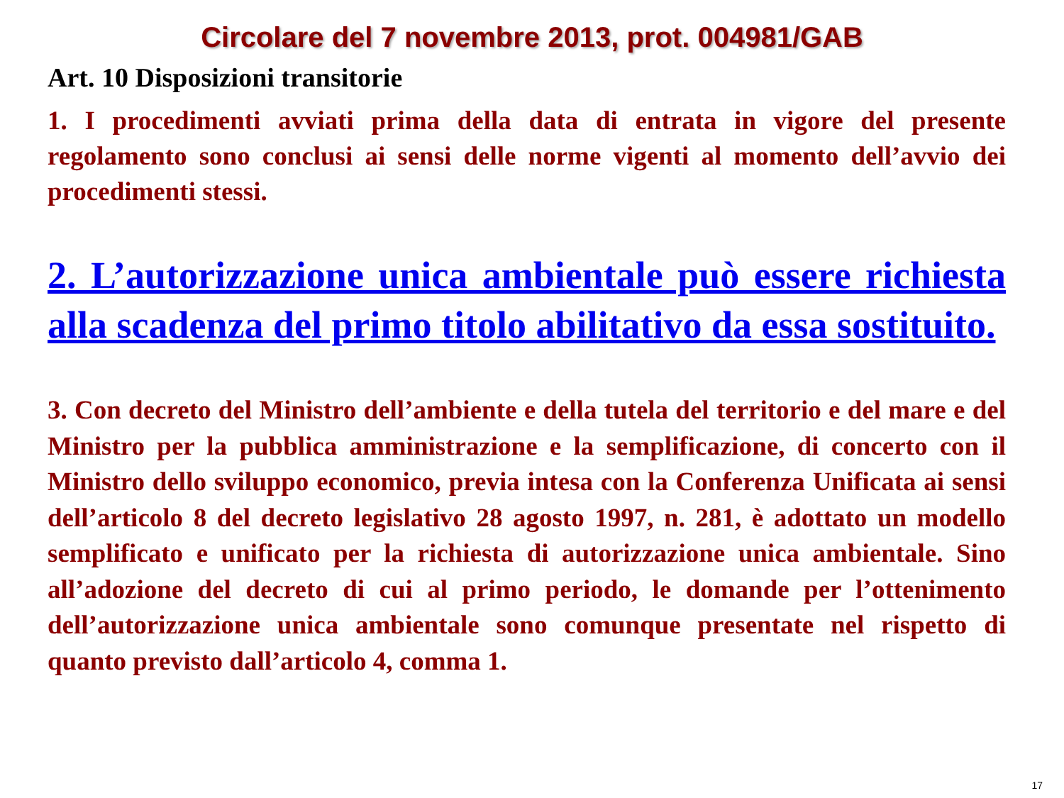Circolare del 7 novembre 2013, prot. 004981/GAB
Art. 10 Disposizioni transitorie
1. I procedimenti avviati prima della data di entrata in vigore del presente regolamento sono conclusi ai sensi delle norme vigenti al momento dell’avvio dei procedimenti stessi.
2. L’autorizzazione unica ambientale può essere richiesta alla scadenza del primo titolo abilitativo da essa sostituito.
3. Con decreto del Ministro dell’ambiente e della tutela del territorio e del mare e del Ministro per la pubblica amministrazione e la semplificazione, di concerto con il Ministro dello sviluppo economico, previa intesa con la Conferenza Unificata ai sensi dell’articolo 8 del decreto legislativo 28 agosto 1997, n. 281, è adottato un modello semplificato e unificato per la richiesta di autorizzazione unica ambientale. Sino all’adozione del decreto di cui al primo periodo, le domande per l’ottenimento dell’autorizzazione unica ambientale sono comunque presentate nel rispetto di quanto previsto dall’articolo 4, comma 1.
17